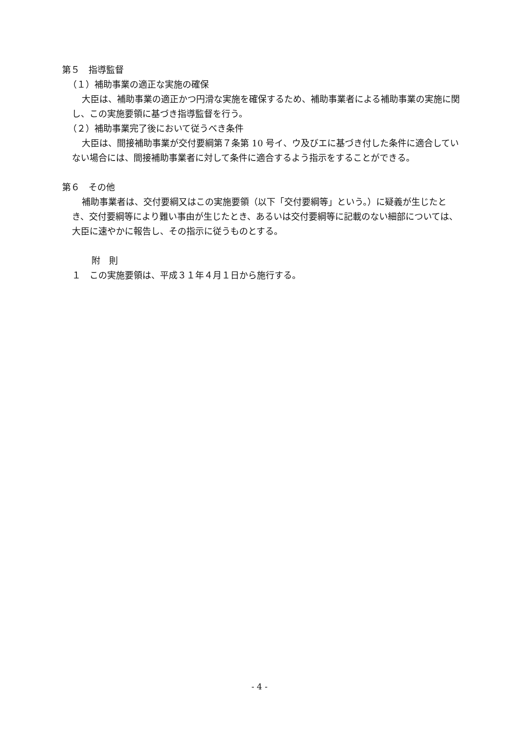第５　指導監督
（１）補助事業の適正な実施の確保
大臣は、補助事業の適正かつ円滑な実施を確保するため、補助事業者による補助事業の実施に関し、この実施要領に基づき指導監督を行う。
（２）補助事業完了後において従うべき条件
大臣は、間接補助事業が交付要綱第７条第 10 号イ、ウ及びエに基づき付した条件に適合していない場合には、間接補助事業者に対して条件に適合するよう指示をすることができる。
第６　その他
補助事業者は、交付要綱又はこの実施要領（以下「交付要綱等」という。）に疑義が生じたとき、交付要綱等により難い事由が生じたとき、あるいは交付要綱等に記載のない細部については、大臣に速やかに報告し、その指示に従うものとする。
附　則
１　この実施要領は、平成３１年４月１日から施行する。
- 4 -